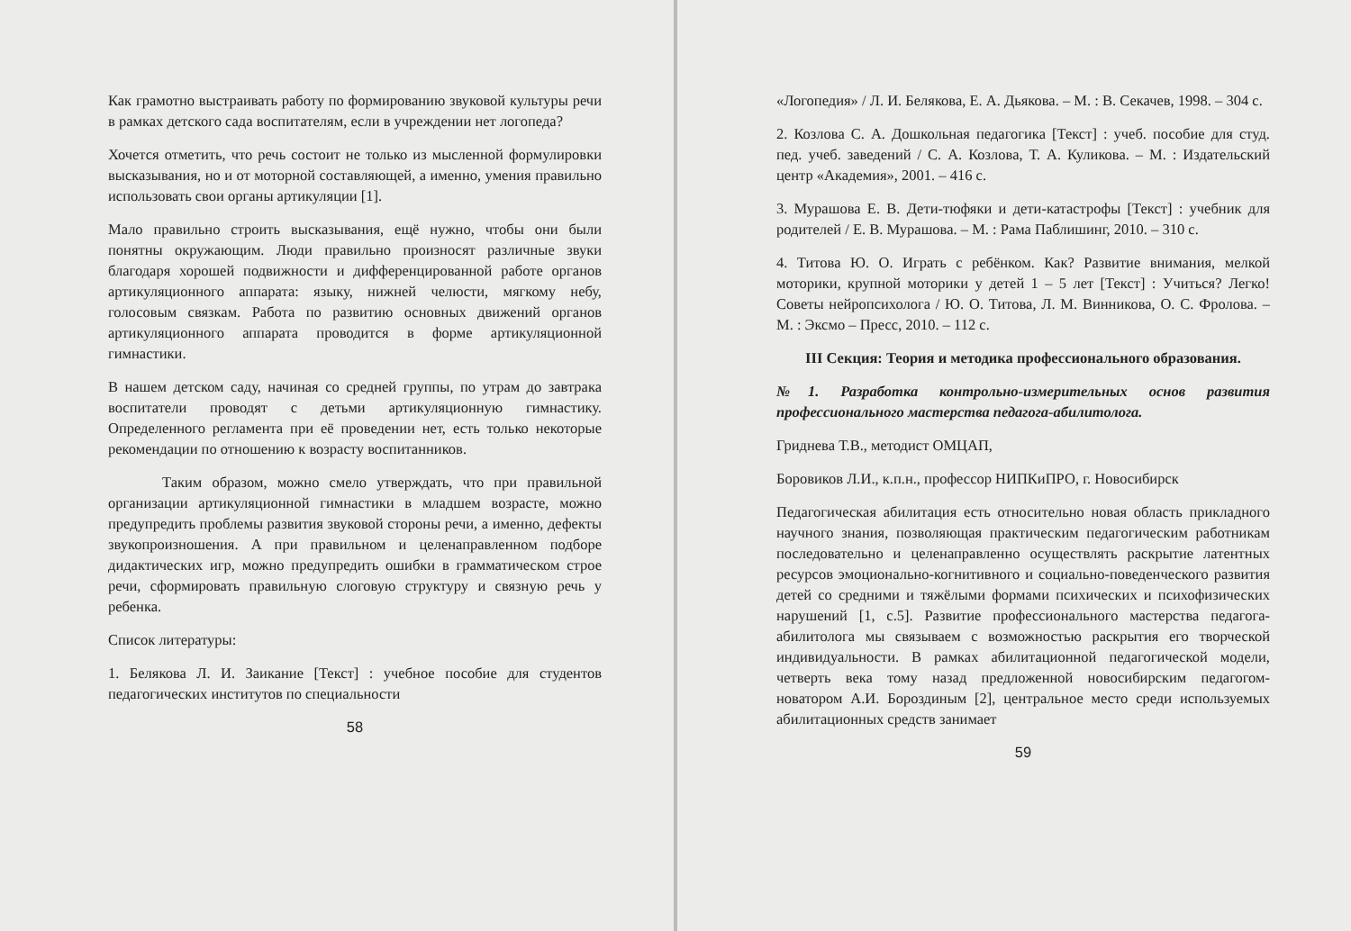Как грамотно выстраивать работу по формированию звуковой культуры речи в рамках детского сада воспитателям, если в учреждении нет логопеда?
Хочется отметить, что речь состоит не только из мысленной формулировки высказывания, но и от моторной составляющей, а именно, умения правильно использовать свои органы артикуляции [1].
Мало правильно строить высказывания, ещё нужно, чтобы они были понятны окружающим. Люди правильно произносят различные звуки благодаря хорошей подвижности и дифференцированной работе органов артикуляционного аппарата: языку, нижней челюсти, мягкому небу, голосовым связкам. Работа по развитию основных движений органов артикуляционного аппарата проводится в форме артикуляционной гимнастики.
В нашем детском саду, начиная со средней группы, по утрам до завтрака воспитатели проводят с детьми артикуляционную гимнастику. Определенного регламента при её проведении нет, есть только некоторые рекомендации по отношению к возрасту воспитанников.
Таким образом, можно смело утверждать, что при правильной организации артикуляционной гимнастики в младшем возрасте, можно предупредить проблемы развития звуковой стороны речи, а именно, дефекты звукопроизношения. А при правильном и целенаправленном подборе дидактических игр, можно предупредить ошибки в грамматическом строе речи, сформировать правильную слоговую структуру и связную речь у ребенка.
Список литературы:
1. Белякова Л. И. Заикание [Текст] : учебное пособие для студентов педагогических институтов по специальности
58
«Логопедия» / Л. И. Белякова, Е. А. Дьякова. – М. : В. Секачев, 1998. – 304 с.
2. Козлова С. А. Дошкольная педагогика [Текст] : учеб. пособие для студ. пед. учеб. заведений / С. А. Козлова, Т. А. Куликова. – М. : Издательский центр «Академия», 2001. – 416 с.
3. Мурашова Е. В. Дети-тюфяки и дети-катастрофы [Текст] : учебник для родителей / Е. В. Мурашова. – М. : Рама Паблишинг, 2010. – 310 с.
4. Титова Ю. О. Играть с ребёнком. Как? Развитие внимания, мелкой моторики, крупной моторики у детей 1 – 5 лет [Текст] : Учиться? Легко! Советы нейропсихолога / Ю. О. Титова, Л. М. Винникова, О. С. Фролова. – М. : Эксмо – Пресс, 2010. – 112 с.
III Секция: Теория и методика профессионального образования.
№1. Разработка контрольно-измерительных основ развития профессионального мастерства педагога-абилитолога.
Гриднева Т.В., методист ОМЦАП,
Боровиков Л.И., к.п.н., профессор НИПКиПРО, г. Новосибирск
Педагогическая абилитация есть относительно новая область прикладного научного знания, позволяющая практическим педагогическим работникам последовательно и целенаправленно осуществлять раскрытие латентных ресурсов эмоционально-когнитивного и социально-поведенческого развития детей со средними и тяжёлыми формами психических и психофизических нарушений [1, с.5]. Развитие профессионального мастерства педагога-абилитолога мы связываем с возможностью раскрытия его творческой индивидуальности. В рамках абилитационной педагогической модели, четверть века тому назад предложенной новосибирским педагогом-новатором А.И. Бороздиным [2], центральное место среди используемых абилитационных средств занимает
59